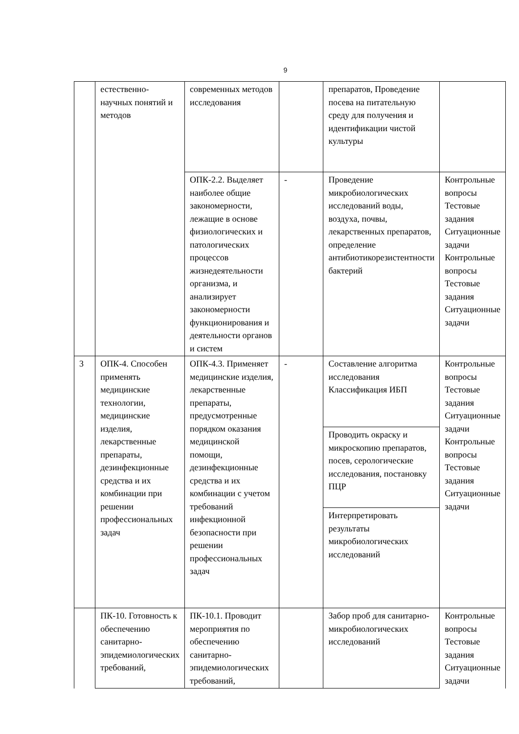9
| | естественно-научных понятий и методов | современных методов исследования | | препаратов, Проведение посева на питательную среду для получения и идентификации чистой культуры | |
| | | ОПК-2.2. Выделяет наиболее общие закономерности, лежащие в основе физиологических и патологических процессов жизнедеятельности организма, и анализирует закономерности функционирования и деятельности органов и систем | - | Проведение микробиологических исследований воды, воздуха, почвы, лекарственных препаратов, определение антибиотикорезистентности бактерий | Контрольные вопросы Тестовые задания Ситуационные задачи Контрольные вопросы Тестовые задания Ситуационные задачи |
| 3 | ОПК-4. Способен применять медицинские технологии, медицинские изделия, лекарственные препараты, дезинфекционные средства и их комбинации при решении профессиональных задач | ОПК-4.3. Применяет медицинские изделия, лекарственные препараты, предусмотренные порядком оказания медицинской помощи, дезинфекционные средства и их комбинации с учетом требований инфекционной безопасности при решении профессиональных задач | - | Составление алгоритма исследования Классификация ИБП | Контрольные вопросы Тестовые задания Ситуационные задачи Контрольные вопросы Тестовые задания Ситуационные задачи |
| | | | | Проводить окраску и микроскопию препаратов, посев, серологические исследования, постановку ПЦР | |
| | | | | Интерпретировать результаты микробиологических исследований | |
| | ПК-10. Готовность к обеспечению санитарно-эпидемиологических требований, | ПК-10.1. Проводит мероприятия по обеспечению санитарно-эпидемиологических требований, | | Забор проб для санитарно-микробиологических исследований | Контрольные вопросы Тестовые задания Ситуационные задачи |